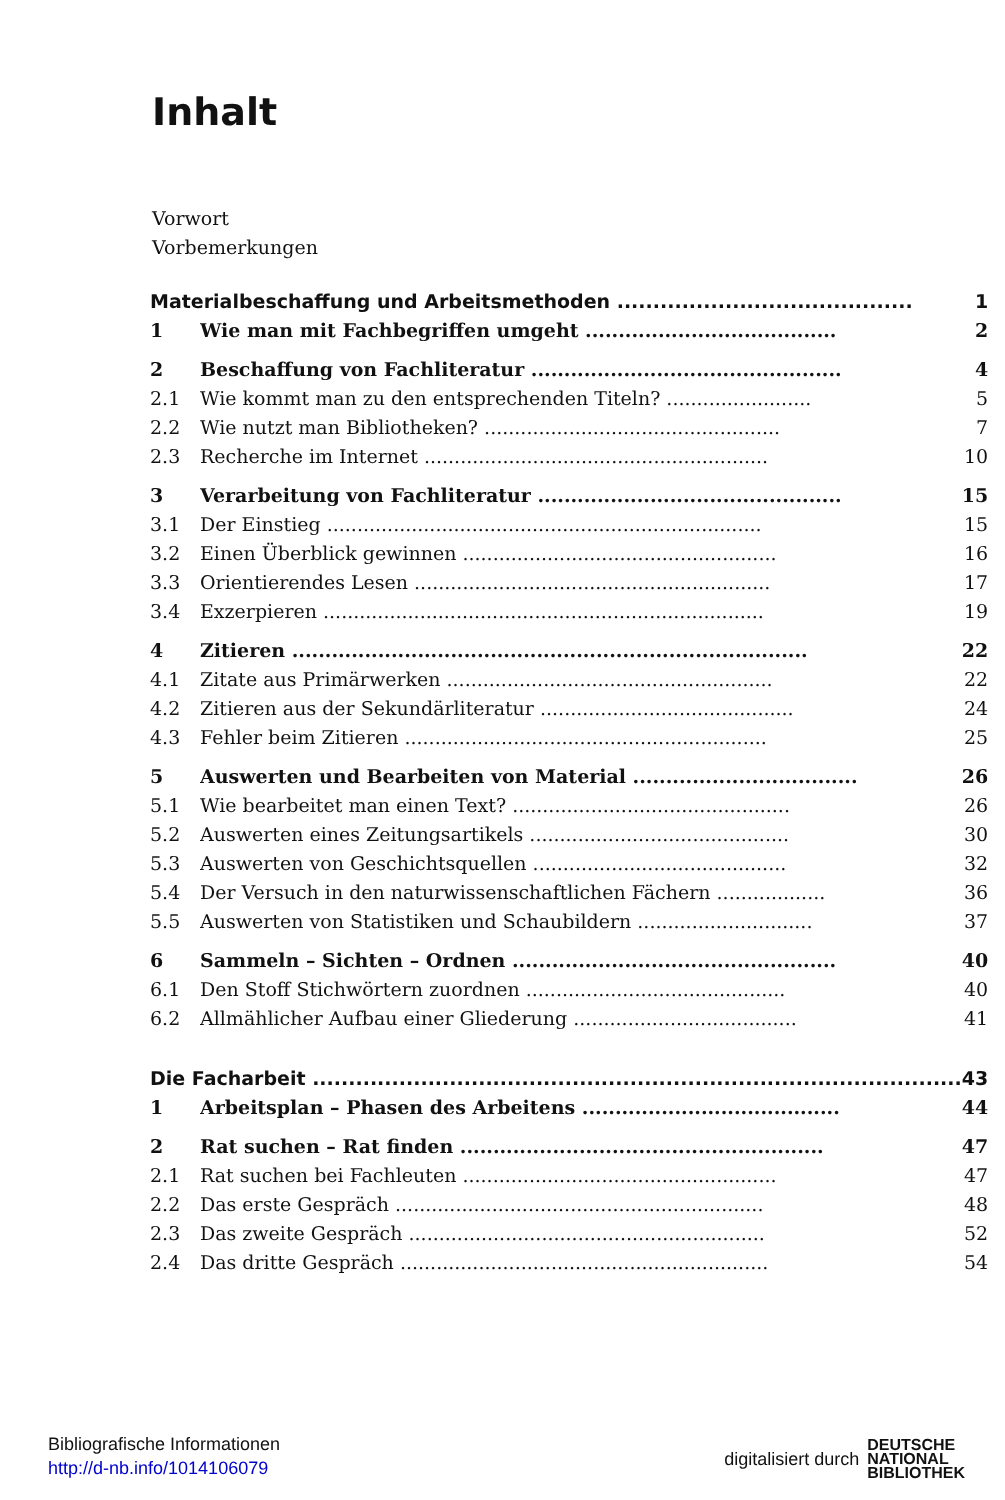Inhalt
Vorwort
Vorbemerkungen
| Materialbeschaffung und Arbeitsmethoden ......................................... | | 1 |
| 1 | Wie man mit Fachbegriffen umgeht ...................................... | 2 |
| 2 | Beschaffung von Fachliteratur ............................................... | 4 |
| 2.1 | Wie kommt man zu den entsprechenden Titeln? ........................ | 5 |
| 2.2 | Wie nutzt man Bibliotheken? ................................................. | 7 |
| 2.3 | Recherche im Internet ......................................................... | 10 |
| 3 | Verarbeitung von Fachliteratur .............................................. | 15 |
| 3.1 | Der Einstieg ........................................................................ | 15 |
| 3.2 | Einen Überblick gewinnen .................................................... | 16 |
| 3.3 | Orientierendes Lesen ........................................................... | 17 |
| 3.4 | Exzerpieren ......................................................................... | 19 |
| 4 | Zitieren .............................................................................. | 22 |
| 4.1 | Zitate aus Primärwerken ...................................................... | 22 |
| 4.2 | Zitieren aus der Sekundärliteratur .......................................... | 24 |
| 4.3 | Fehler beim Zitieren ............................................................ | 25 |
| 5 | Auswerten und Bearbeiten von Material .................................. | 26 |
| 5.1 | Wie bearbeitet man einen Text? .............................................. | 26 |
| 5.2 | Auswerten eines Zeitungsartikels ........................................... | 30 |
| 5.3 | Auswerten von Geschichtsquellen .......................................... | 32 |
| 5.4 | Der Versuch in den naturwissenschaftlichen Fächern .................. | 36 |
| 5.5 | Auswerten von Statistiken und Schaubildern ............................. | 37 |
| 6 | Sammeln – Sichten – Ordnen ................................................. | 40 |
| 6.1 | Den Stoff Stichwörtern zuordnen ........................................... | 40 |
| 6.2 | Allmählicher Aufbau einer Gliederung ..................................... | 41 |
| Die Facharbeit .......................................................................................... | | 43 |
| 1 | Arbeitsplan – Phasen des Arbeitens ....................................... | 44 |
| 2 | Rat suchen – Rat finden ....................................................... | 47 |
| 2.1 | Rat suchen bei Fachleuten .................................................... | 47 |
| 2.2 | Das erste Gespräch ............................................................. | 48 |
| 2.3 | Das zweite Gespräch ........................................................... | 52 |
| 2.4 | Das dritte Gespräch ............................................................. | 54 |
Bibliografische Informationen
http://d-nb.info/1014106079
digitalisiert durch DEUTSCHE
NATIONAL
BIBLIOTHEK